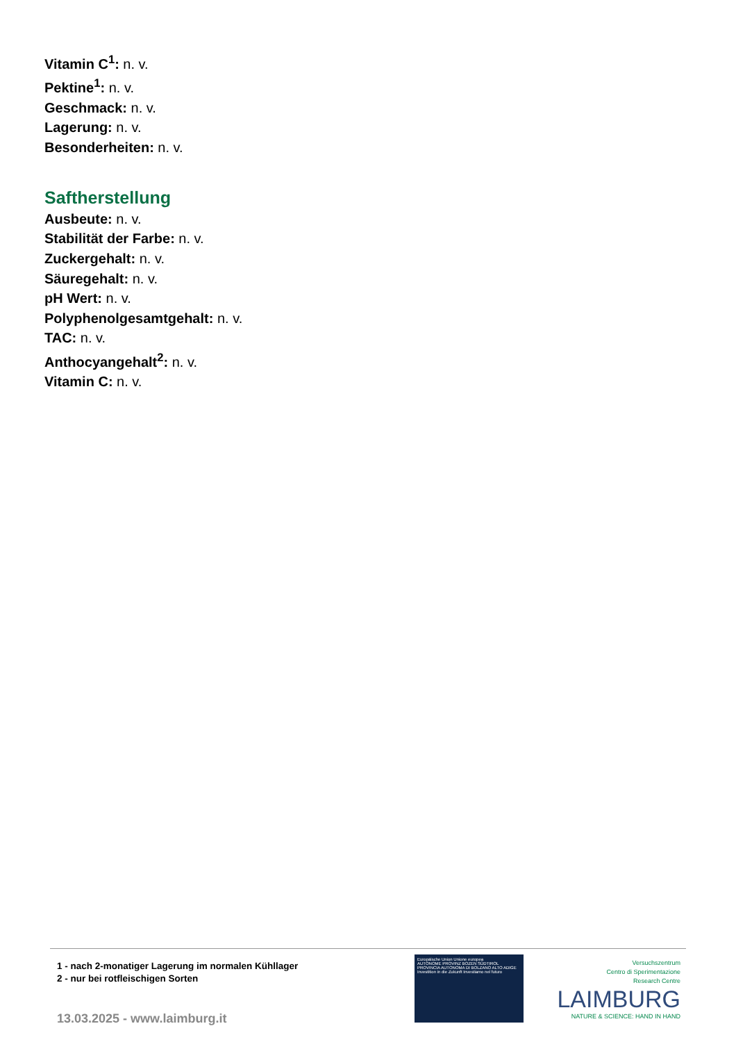Vitamin C<sup>1</sup>: n. v.
Pektine<sup>1</sup>: n. v.
Geschmack: n. v.
Lagerung: n. v.
Besonderheiten: n. v.
Saftherstellung
Ausbeute: n. v.
Stabilität der Farbe: n. v.
Zuckergehalt: n. v.
Säuregehalt: n. v.
pH Wert: n. v.
Polyphenolgesamtgehalt: n. v.
TAC: n. v.
Anthocyangehalt<sup>2</sup>: n. v.
Vitamin C: n. v.
1 - nach 2-monatiger Lagerung im normalen Kühllager
2 - nur bei rotfleischigen Sorten
13.03.2025 - www.laimburg.it
Europäische Union Unione europea
AUTONOME PROVINZ BOZEN SÜDTIROL PROVINCIA AUTONOMA DI BOLZANO ALTO ADIGE
Investition in die Zukunft Investiamo nel futuro
Versuchszentrum
Centro di Sperimentazione
Research Centre
LAIMBURG
NATURE & SCIENCE: HAND IN HAND